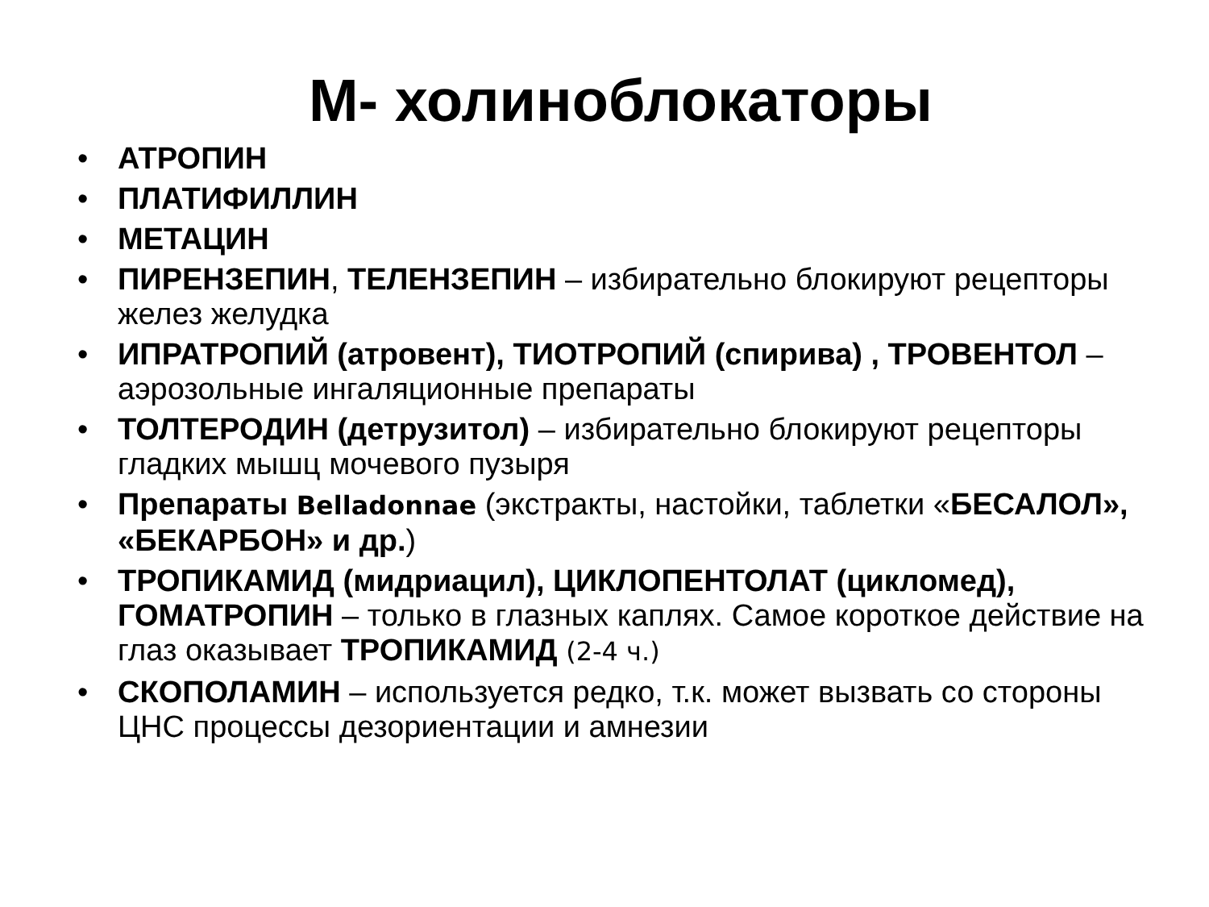М- холиноблокаторы
• АТРОПИН
• ПЛАТИФИЛЛИН
• МЕТАЦИН
• ПИРЕНЗЕПИН, ТЕЛЕНЗЕПИН – избирательно блокируют рецепторы желез желудка
• ИПРАТРОПИЙ (атровент), ТИОТРОПИЙ (спирива) , ТРОВЕНТОЛ – аэрозольные ингаляционные препараты
• ТОЛТЕРОДИН (детрузитол) – избирательно блокируют рецепторы гладких мышц мочевого пузыря
• Препараты Belladonnae (экстракты, настойки, таблетки «БЕСАЛОЛ», «БЕКАРБОН» и др.)
• ТРОПИКАМИД (мидриацил), ЦИКЛОПЕНТОЛАТ (цикломед), ГОМАТРОПИН – только в глазных каплях. Самое короткое действие на глаз оказывает ТРОПИКАМИД (2-4 ч.)
• СКОПОЛАМИН – используется редко, т.к. может вызвать со стороны ЦНС процессы дезориентации и амнезии